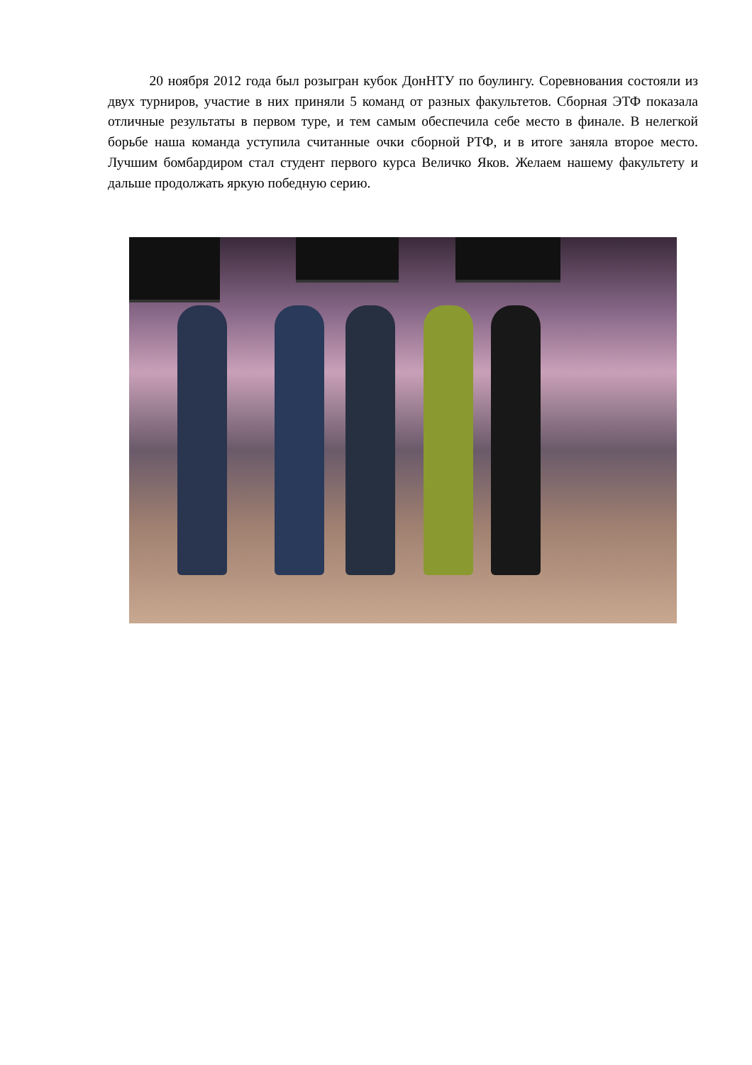20 ноября 2012 года был розыгран кубок ДонНТУ по боулингу. Соревнования состояли из двух турниров, участие в них приняли 5 команд от разных факультетов. Сборная ЭТФ показала отличные результаты в первом туре, и тем самым обеспечила себе место в финале. В нелегкой борьбе наша команда уступила считанные очки сборной РТФ, и в итоге заняла второе место. Лучшим бомбардиром стал студент первого курса Величко Яков. Желаем нашему факультету и дальше продолжать яркую победную серию.